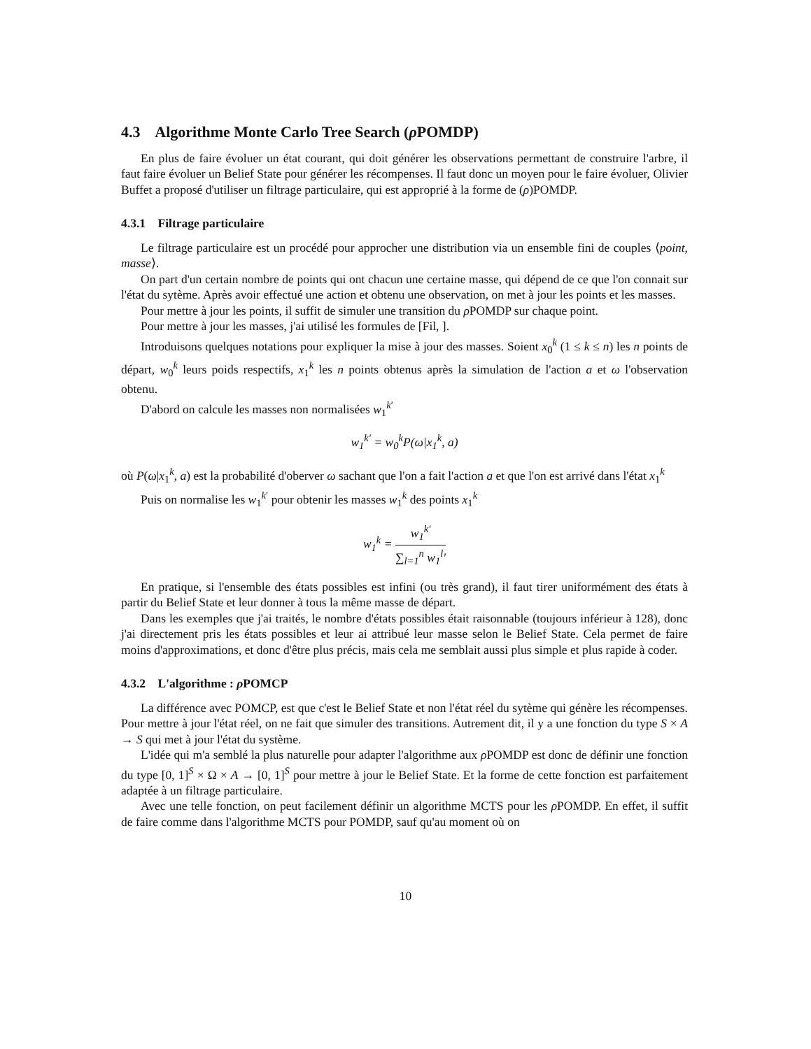4.3 Algorithme Monte Carlo Tree Search (ρ POMDP)
En plus de faire évoluer un état courant, qui doit générer les observations permettant de construire l'arbre, il faut faire évoluer un Belief State pour générer les récompenses. Il faut donc un moyen pour le faire évoluer, Olivier Buffet a proposé d'utiliser un filtrage particulaire, qui est approprié à la forme de (ρ)POMDP.
4.3.1 Filtrage particulaire
Le filtrage particulaire est un procédé pour approcher une distribution via un ensemble fini de couples ⟨point, masse⟩.
On part d'un certain nombre de points qui ont chacun une certaine masse, qui dépend de ce que l'on connait sur l'état du sytème. Après avoir effectué une action et obtenu une observation, on met à jour les points et les masses.
Pour mettre à jour les points, il suffit de simuler une transition du ρ POMDP sur chaque point.
Pour mettre à jour les masses, j'ai utilisé les formules de [Fil, ].
Introduisons quelques notations pour expliquer la mise à jour des masses. Soient x<sub>0</sub><sup>k</sup> (1 ≤ k ≤ n) les n points de départ, w<sub>0</sub><sup>k</sup> leurs poids respectifs, x<sub>1</sub><sup>k</sup> les n points obtenus après la simulation de l'action a et ω l'observation obtenu.
D'abord on calcule les masses non normalisées w<sub>1</sub><sup>k′</sup>
w<sub>1</sub><sup>k′</sup> = w<sub>0</sub><sup>k</sup>P(ω|x<sub>1</sub><sup>k</sup>, a)
où P(ω|x<sub>1</sub><sup>k</sup>, a) est la probabilité d'oberver ω sachant que l'on a fait l'action a et que l'on est arrivé dans l'état x<sub>1</sub><sup>k</sup>
Puis on normalise les w<sub>1</sub><sup>k′</sup> pour obtenir les masses w<sub>1</sub><sup>k</sup> des points x<sub>1</sub><sup>k</sup>
w<sub>1</sub><sup>k</sup> = w<sub>1</sub><sup>k′</sup> ∑<sub>l=1</sub><sup>n</sup> w<sub>1</sub><sup>l</sup>′
En pratique, si l'ensemble des états possibles est infini (ou très grand), il faut tirer uniformément des états à partir du Belief State et leur donner à tous la même masse de départ.
Dans les exemples que j'ai traités, le nombre d'états possibles était raisonnable (toujours inférieur à 128), donc j'ai directement pris les états possibles et leur ai attribué leur masse selon le Belief State. Cela permet de faire moins d'approximations, et donc d'être plus précis, mais cela me semblait aussi plus simple et plus rapide à coder.
4.3.2 L'algorithme : ρ POMCP
La différence avec POMCP, est que c'est le Belief State et non l'état réel du sytème qui génère les récompenses. Pour mettre à jour l'état réel, on ne fait que simuler des transitions. Autrement dit, il y a une fonction du type S × A → S qui met à jour l'état du système.
L'idée qui m'a semblé la plus naturelle pour adapter l'algorithme aux ρ POMDP est donc de définir une fonction du type [0, 1]<sup>S</sup> × Ω × A → [0, 1]<sup>S</sup> pour mettre à jour le Belief State. Et la forme de cette fonction est parfaitement adaptée à un filtrage particulaire.
Avec une telle fonction, on peut facilement définir un algorithme MCTS pour les ρ POMDP. En effet, il suffit de faire comme dans l'algorithme MCTS pour POMDP, sauf qu'au moment où on
10